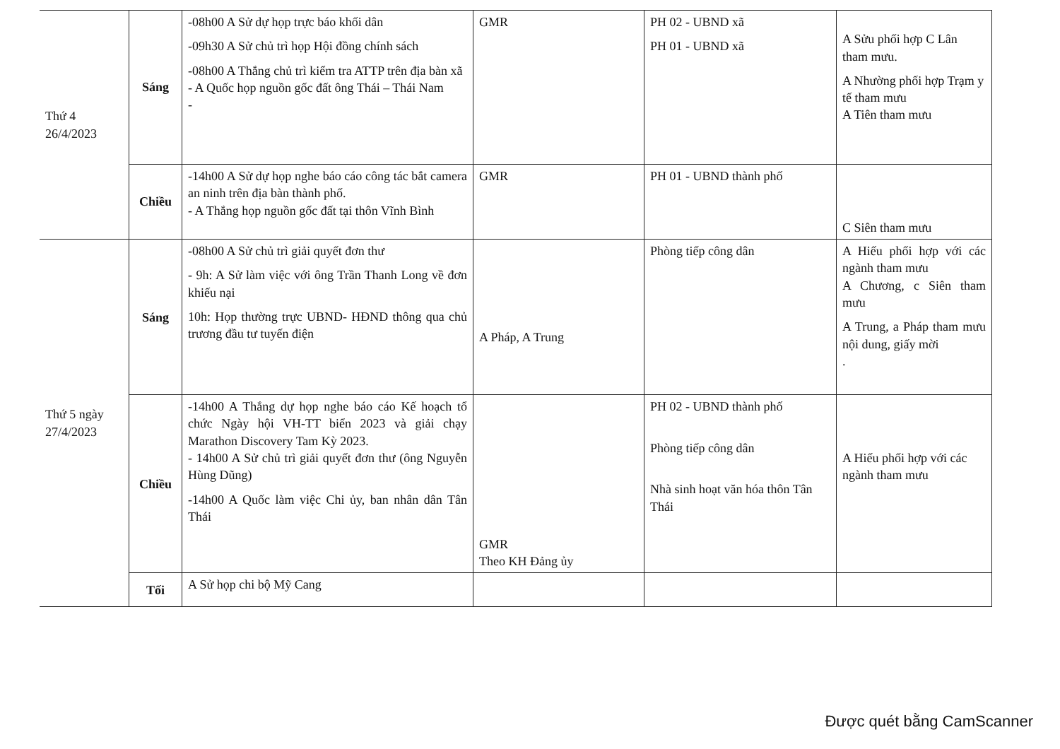| Thứ 4 26/4/2023 | Sáng | -08h00 A Sử dự họp trực báo khối dân -09h30 A Sử chủ trì họp Hội đồng chính sách -08h00 A Thắng chủ trì kiểm tra ATTP trên địa bàn xã - A Quốc họp nguồn gốc đất ông Thái – Thái Nam - | GMR | PH 02 - UBND xã PH 01 - UBND xã | A Sửu phối hợp C Lân tham mưu. A Nhường phối hợp Trạm y tế tham mưu A Tiên tham mưu |
| | Chiều | -14h00 A Sử dự họp nghe báo cáo công tác bắt camera an ninh trên địa bàn thành phố. - A Thắng họp nguồn gốc đất tại thôn Vĩnh Bình | GMR | PH 01 - UBND thành phố | C Siên tham mưu |
| Thứ 5 ngày 27/4/2023 | Sáng | -08h00 A Sử chủ trì giải quyết đơn thư - 9h: A Sử làm việc với ông Trần Thanh Long về đơn khiếu nại 10h: Họp thường trực UBND- HĐND thông qua chủ trương đầu tư tuyến điện | A Pháp, A Trung | Phòng tiếp công dân | A Hiếu phối hợp với các ngành tham mưu A Chương, c Siên tham mưu A Trung, a Pháp tham mưu nội dung, giấy mời . |
| | Chiều | -14h00 A Thắng dự họp nghe báo cáo Kế hoạch tổ chức Ngày hội VH-TT biển 2023 và giải chạy Marathon Discovery Tam Kỳ 2023. - 14h00 A Sử chủ trì giải quyết đơn thư (ông Nguyễn Hùng Dũng) -14h00 A Quốc làm việc Chi ủy, ban nhân dân Tân Thái | GMR Theo KH Đảng ủy | PH 02 - UBND thành phố Phòng tiếp công dân Nhà sinh hoạt văn hóa thôn Tân Thái | A Hiếu phối hợp với các ngành tham mưu |
| | Tối | A Sử họp chi bộ Mỹ Cang | | | |
Được quét bằng CamScanner